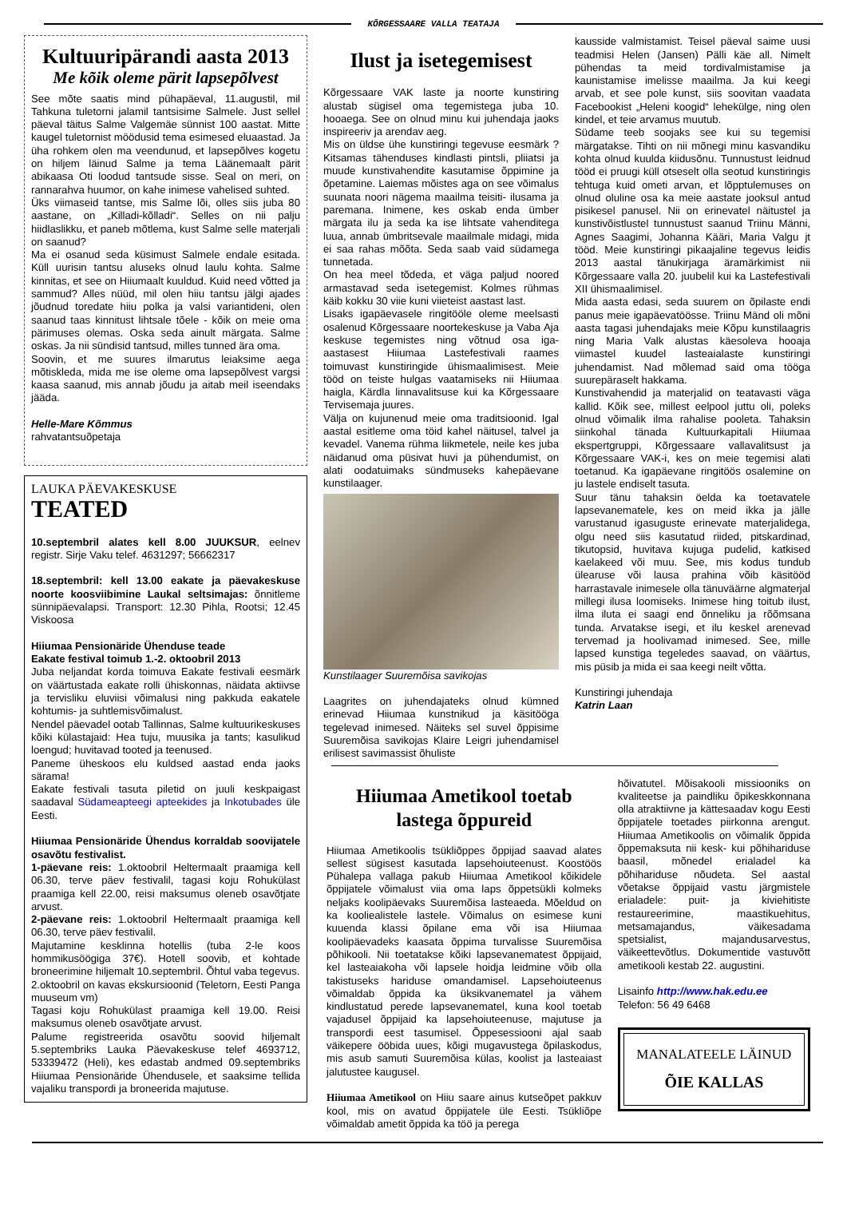KÕRGESSAARE VALLA TEATAJA
Kultuuripärandi aasta 2013
Me kõik oleme pärit lapsepõlvest
See mõte saatis mind pühapäeval, 11.augustil, mil Tahkuna tuletorni jalamil tantsisime Salmele. Just sellel päeval täitus Salme Valgemäe sünnist 100 aastat. Mitte kaugel tuletornist möödusid tema esimesed eluaastad. Ja üha rohkem olen ma veendunud, et lapsepõlves kogetu on hiljem läinud Salme ja tema Läänemaalt pärit abikaasa Oti loodud tantsude sisse. Seal on meri, on rannarahva huumor, on kahe inimese vahelised suhted.
Üks viimaseid tantse, mis Salme lõi, olles siis juba 80 aastane, on „Killadi-kõlladi“. Selles on nii palju hiidlaslikku, et paneb mõtlema, kust Salme selle materjali on saanud?
Ma ei osanud seda küsimust Salmele endale esitada. Küll uurisin tantsu aluseks olnud laulu kohta. Salme kinnitas, et see on Hiiumaalt kuuldud. Kuid need võtted ja sammud? Alles nüüd, mil olen hiiu tantsu jälgi ajades jõudnud toredate hiiu polka ja valsi variantideni, olen saanud taas kinnitust lihtsale tõele - kõik on meie oma pärimuses olemas. Oska seda ainult märgata. Salme oskas. Ja nii sündisid tantsud, milles tunned ära oma.
Soovin, et me suures ilmarutus leiaksime aega mõtiskleda, mida me ise oleme oma lapsepõlvest vargsi kaasa saanud, mis annab jõudu ja aitab meil iseendaks jääda.
Helle-Mare Kõmmus
rahvatantsuõpetaja
LAUKA PÄEVAKESKUSE
TEATED
10.septembril alates kell 8.00 JUUKSUR, eelnev registr. Sirje Vaku telef. 4631297; 56662317
18.septembril: kell 13.00 eakate ja päevakeskuse noorte koosviibimine Laukal seltsimajas: õnnitleme sünnipäevalapsi. Transport: 12.30 Pihla, Rootsi; 12.45 Viskoosa
Hiiumaa Pensionäride Ühenduse teade
Eakate festival toimub 1.-2. oktoobril 2013
Juba neljandat korda toimuva Eakate festivali eesmärk on väärtustada eakate rolli ühiskonnas, näidata aktiivse ja tervisliku eluviisi võimalusi ning pakkuda eakatele kohtumis- ja suhtlemisvõimalust.
Nendel päevadel ootab Tallinnas, Salme kultuurikeskuses kõiki külastajaid: Hea tuju, muusika ja tants; kasulikud loengud; huvitavad tooted ja teenused.
Paneme üheskoos elu kuldsed aastad enda jaoks särama!
Eakate festivali tasuta piletid on juuli keskpaigast saadaval Südameapteegi apteekides ja Inkotubades üle Eesti.
Hiiumaa Pensionäride Ühendus korraldab soovijatele osavõtu festivalist.
1-päevane reis: 1.oktoobril Heltermaalt praamiga kell 06.30, terve päev festivalil, tagasi koju Rohukülast praamiga kell 22.00, reisi maksumus oleneb osavõtjate arvust.
2-päevane reis: 1.oktoobril Heltermaalt praamiga kell 06.30, terve päev festivalil.
Majutamine kesklinna hotellis (tuba 2-le koos hommikusöögiga 37€). Hotell soovib, et kohtade broneerimine hiljemalt 10.septembril. Õhtul vaba tegevus.
2.oktoobril on kavas ekskursioonid (Teletorn, Eesti Panga muuseum vm)
Tagasi koju Rohukülast praamiga kell 19.00. Reisi maksumus oleneb osavõtjate arvust.
Palume registreerida osavõtu soovid hiljemalt 5.septembriks Lauka Päevakeskuse telef 4693712, 53339472 (Heli), kes edastab andmed 09.septembriks Hiiumaa Pensionäride Ühendusele, et saaksime tellida vajaliku transpordi ja broneerida majutuse.
Ilust ja isetegemisest
Kõrgessaare VAK laste ja noorte kunstiring alustab sügisel oma tegemistega juba 10. hooaega. See on olnud minu kui juhendaja jaoks inspireeriv ja arendav aeg.
Mis on üldse ühe kunstiringi tegevuse eesmärk ? Kitsamas tähenduses kindlasti pintsli, pliiatsi ja muude kunstivahendite kasutamise õppimine ja õpetamine. Laiemas mõistes aga on see võimalus suunata noori nägema maailma teisiti- ilusama ja paremana. Inimene, kes oskab enda ümber märgata ilu ja seda ka ise lihtsate vahenditega luua, annab ümbritsevale maailmale midagi, mida ei saa rahas mõõta. Seda saab vaid südamega tunnetada.
On hea meel tõdeda, et väga paljud noored armastavad seda isetegemist. Kolmes rühmas käib kokku 30 viie kuni viieteist aastast last.
Lisaks igapäevasele ringitööle oleme meelsasti osalenud Kõrgessaare noortekeskuse ja Vaba Aja keskuse tegemistes ning võtnud osa iga- aastasest Hiiumaa Lastefestivali raames toimuvast kunstiringide ühismaalimisest. Meie tööd on teiste hulgas vaatamiseks nii Hiiumaa haigla, Kärdla linnavalitsuse kui ka Kõrgessaare Tervisemaja juures.
Välja on kujunenud meie oma traditsioonid. Igal aastal esitleme oma töid kahel näitusel, talvel ja kevadel. Vanema rühma liikmetele, neile kes juba näidanud oma püsivat huvi ja pühendumist, on alati oodatuimaks sündmuseks kahepäevane kunstilaager.
Kunstilaager Suuremõisa savikojas
Laagrites on juhendajateks olnud kümned erinevad Hiiumaa kunstnikud ja käsitööga tegelevad inimesed. Näiteks sel suvel õppisime Suuremõisa savikojas Klaire Leigri juhendamisel erilisest savimassist õhuliste
kausside valmistamist. Teisel päeval saime uusi teadmisi Helen (Jansen) Pälli käe all. Nimelt pühendas ta meid tordivalmistamise ja kaunistamise imelisse maailma. Ja kui keegi arvab, et see pole kunst, siis soovitan vaadata Facebookist „Heleni koogid“ lehekülge, ning olen kindel, et teie arvamus muutub.
Südame teeb soojaks see kui su tegemisi märgatakse. Tihti on nii mõnegi minu kasvandiku kohta olnud kuulda kiidusõnu. Tunnustust leidnud tööd ei pruugi küll otseselt olla seotud kunstiringis tehtuga kuid ometi arvan, et lõpptulemuses on olnud oluline osa ka meie aastate jooksul antud pisikesel panusel. Nii on erinevatel näitustel ja kunstivõistlustel tunnustust saanud Triinu Männi, Agnes Saagimi, Johanna Kääri, Maria Valgu jt tööd. Meie kunstiringi pikaajaline tegevus leidis 2013 aastal tänukirjaga äramärkimist nii Kõrgessaare valla 20. juubelil kui ka Lastefestivali XII ühismaalimisel.
Mida aasta edasi, seda suurem on õpilaste endi panus meie igapäevatöösse. Triinu Mänd oli mõni aasta tagasi juhendajaks meie Kõpu kunstilaagris ning Maria Valk alustas käesoleva hooaja viimastel kuudel lasteaialaste kunstiringi juhendamist. Nad mõlemad said oma tööga suurepäraselt hakkama.
Kunstivahendid ja materjalid on teatavasti väga kallid. Kõik see, millest eelpool juttu oli, poleks olnud võimalik ilma rahalise pooleta. Tahaksin siinkohal tänada Kultuurkapitali Hiiumaa ekspertgruppi, Kõrgessaare vallavalitsust ja Kõrgessaare VAK-i, kes on meie tegemisi alati toetanud. Ka igapäevane ringitöös osalemine on ju lastele endiselt tasuta.
Suur tänu tahaksin öelda ka toetavatele lapsevanematele, kes on meid ikka ja jälle varustanud igasuguste erinevate materjalidega, olgu need siis kasutatud riided, pitskardinad, tikutopsid, huvitava kujuga pudelid, katkised kaelakeed või muu. See, mis kodus tundub ülearuse või lausa prahina võib käsitööd harrastavale inimesele olla tänuväärne algmaterjal millegi ilusa loomiseks. Inimese hing toitub ilust, ilma iluta ei saagi end õnneliku ja rõõmsana tunda. Arvatakse isegi, et ilu keskel arenevad tervemad ja hoolivamad inimesed. See, mille lapsed kunstiga tegeledes saavad, on väärtus, mis püsib ja mida ei saa keegi neilt võtta.
Kunstiringi juhendaja
Katrin Laan
Hiiumaa Ametikool toetab lastega õppureid
Hiiumaa Ametikoolis tsükliõppes õppijad saavad alates sellest sügisest kasutada lapsehoiuteenust. Koostöös Pühalepa vallaga pakub Hiiumaa Ametikool kõikidele õppijatele võimalust viia oma laps õppetsükli kolmeks neljaks koolipäevaks Suuremõisa lasteaeda. Mõeldud on ka kooliealistele lastele. Võimalus on esimese kuni kuuenda klassi õpilane ema või isa Hiiumaa koolipäevadeks kaasata õppima turvalisse Suuremõisa põhikooli. Nii toetatakse kõiki lapsevanematest õppijaid, kel lasteaiakoha või lapsele hoidja leidmine võib olla takistuseks hariduse omandamisel. Lapsehoiuteenus võimaldab õppida ka üksikvanematel ja vähem kindlustatud perede lapsevanematel, kuna kool toetab vajadusel õppijaid ka lapsehoiuteenuse, majutuse ja transpordi eest tasumisel. Õppesessiooni ajal saab väikepere ööbida uues, kõigi mugavustega õpilaskodus, mis asub samuti Suuremõisa külas, koolist ja lasteaiast jalutustee kaugusel.
Hiiumaa Ametikool on Hiiu saare ainus kutseõpet pakkuv kool, mis on avatud õppijatele üle Eesti. Tsükliõpe võimaldab ametit õppida ka töö ja perega
hõivatutel. Mõisakooli missiooniks on kvaliteetse ja paindliku õpikeskkonnana olla atraktiivne ja kättesaadav kogu Eesti õppijatele toetades piirkonna arengut. Hiiumaa Ametikoolis on võimalik õppida õppemaksuta nii kesk- kui põhihariduse baasil, mõnedel erialadel ka põhihariduse nõudeta. Sel aastal võetakse õppijaid vastu järgmistele erialadele: puit- ja kiviehitiste restaureerimine, maastikuehitus, metsamajandus, väikesadama spetsialist, majandusarvestus, väikeettevõtlus. Dokumentide vastuvõtt ametikooli kestab 22. augustini.
Lisainfo http://www.hak.edu.ee
Telefon: 56 49 6468
MANALATEELE LÄINUD
ÕIE KALLAS